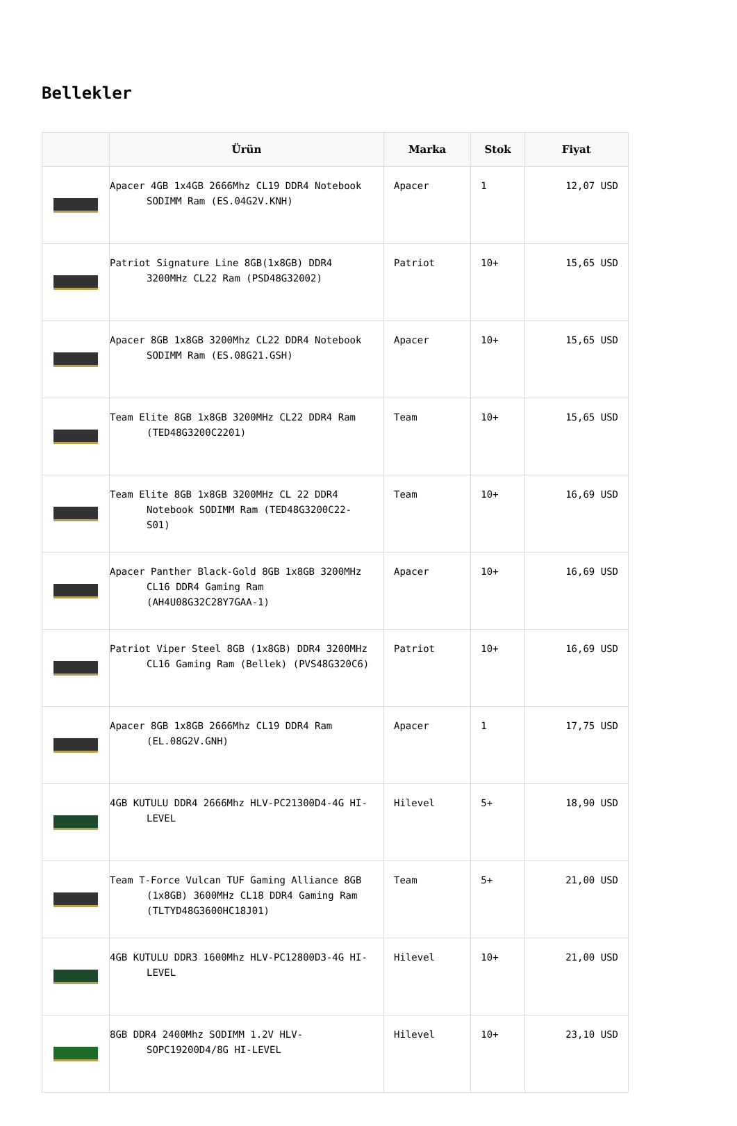Bellekler
| | Ürün | Marka | Stok | Fiyat |
| --- | --- | --- | --- | --- |
| | Apacer 4GB 1x4GB 2666Mhz CL19 DDR4 Notebook SODIMM Ram (ES.04G2V.KNH) | Apacer | 1 | 12,07 USD |
| | Patriot Signature Line 8GB(1x8GB) DDR4 3200MHz CL22 Ram (PSD48G32002) | Patriot | 10+ | 15,65 USD |
| | Apacer 8GB 1x8GB 3200Mhz CL22 DDR4 Notebook SODIMM Ram (ES.08G21.GSH) | Apacer | 10+ | 15,65 USD |
| | Team Elite 8GB 1x8GB 3200MHz CL22 DDR4 Ram (TED48G3200C2201) | Team | 10+ | 15,65 USD |
| | Team Elite 8GB 1x8GB 3200MHz CL 22 DDR4 Notebook SODIMM Ram (TED48G3200C22-S01) | Team | 10+ | 16,69 USD |
| | Apacer Panther Black-Gold 8GB 1x8GB 3200MHz CL16 DDR4 Gaming Ram (AH4U08G32C28Y7GAA-1) | Apacer | 10+ | 16,69 USD |
| | Patriot Viper Steel 8GB (1x8GB) DDR4 3200MHz CL16 Gaming Ram (Bellek) (PVS48G320C6) | Patriot | 10+ | 16,69 USD |
| | Apacer 8GB 1x8GB 2666Mhz CL19 DDR4 Ram (EL.08G2V.GNH) | Apacer | 1 | 17,75 USD |
| | 4GB KUTULU DDR4 2666Mhz HLV-PC21300D4-4G HI-LEVEL | Hilevel | 5+ | 18,90 USD |
| | Team T-Force Vulcan TUF Gaming Alliance 8GB (1x8GB) 3600MHz CL18 DDR4 Gaming Ram (TLTYD48G3600HC18J01) | Team | 5+ | 21,00 USD |
| | 4GB KUTULU DDR3 1600Mhz HLV-PC12800D3-4G HI-LEVEL | Hilevel | 10+ | 21,00 USD |
| | 8GB DDR4 2400Mhz SODIMM 1.2V HLV-SOPC19200D4/8G HI-LEVEL | Hilevel | 10+ | 23,10 USD |